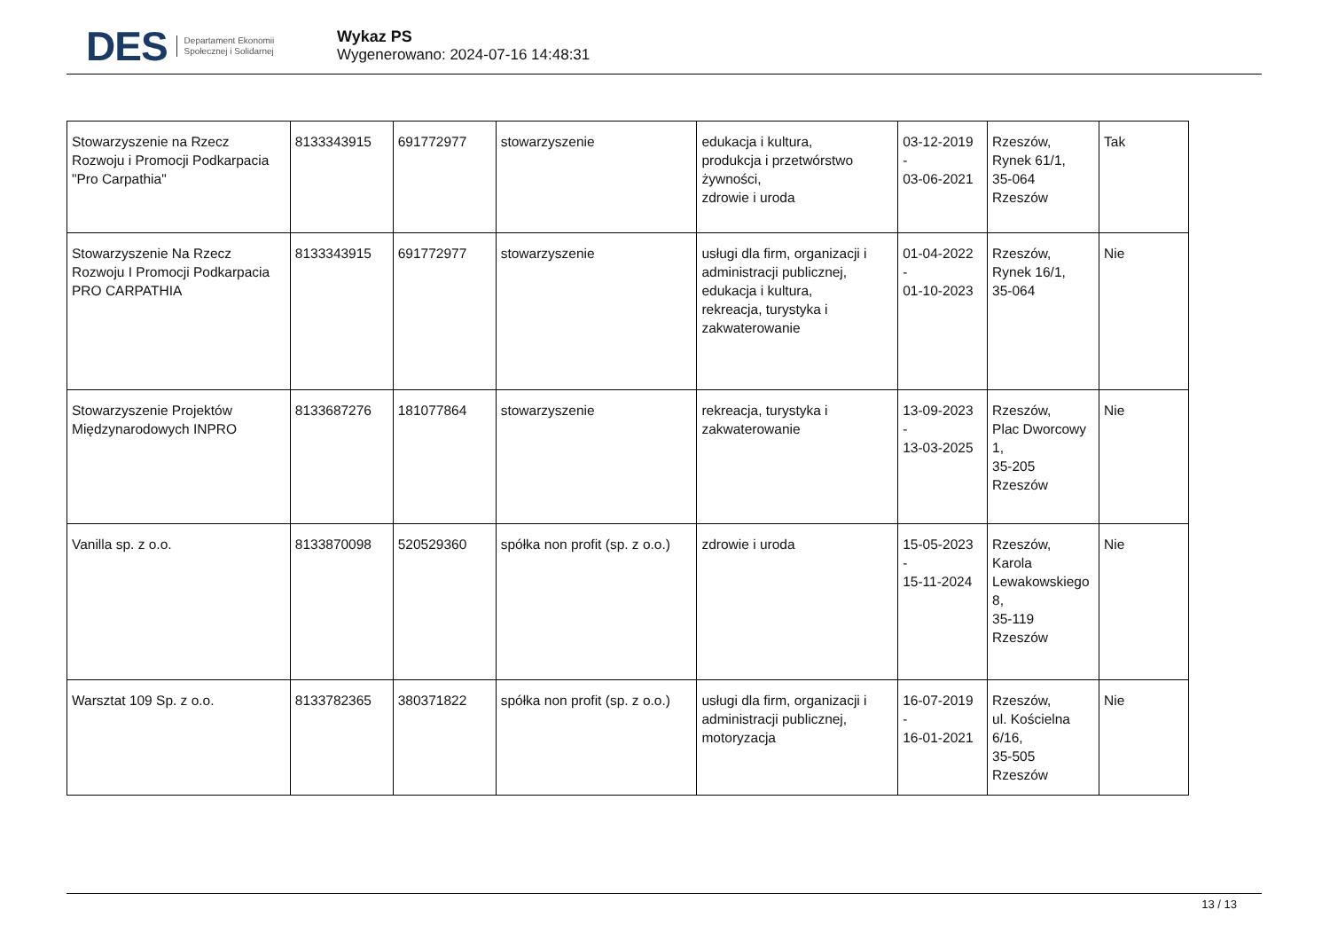DES Departament Ekonomii
Społecznej i Solidarnej
Wykaz PS
Wygenerowano: 2024-07-16 14:48:31
| Stowarzyszenie na Rzecz Rozwoju i Promocji Podkarpacia "Pro Carpathia" | 8133343915 | 691772977 | stowarzyszenie | edukacja i kultura, produkcja i przetwórstwo żywności, zdrowie i uroda | 03-12-2019 - 03-06-2021 | Rzeszów, Rynek 61/1, 35-064 Rzeszów | Tak |
| Stowarzyszenie Na Rzecz Rozwoju I Promocji Podkarpacia PRO CARPATHIA | 8133343915 | 691772977 | stowarzyszenie | usługi dla firm, organizacji i administracji publicznej, edukacja i kultura, rekreacja, turystyka i zakwaterowanie | 01-04-2022 - 01-10-2023 | Rzeszów, Rynek 16/1, 35-064 | Nie |
| Stowarzyszenie Projektów Międzynarodowych INPRO | 8133687276 | 181077864 | stowarzyszenie | rekreacja, turystyka i zakwaterowanie | 13-09-2023 - 13-03-2025 | Rzeszów, Plac Dworcowy 1, 35-205 Rzeszów | Nie |
| Vanilla sp. z o.o. | 8133870098 | 520529360 | spółka non profit (sp. z o.o.) | zdrowie i uroda | 15-05-2023 - 15-11-2024 | Rzeszów, Karola Lewakowskiego 8, 35-119 Rzeszów | Nie |
| Warsztat 109 Sp. z o.o. | 8133782365 | 380371822 | spółka non profit (sp. z o.o.) | usługi dla firm, organizacji i administracji publicznej, motoryzacja | 16-07-2019 - 16-01-2021 | Rzeszów, ul. Kościelna 6/16, 35-505 Rzeszów | Nie |
13 / 13